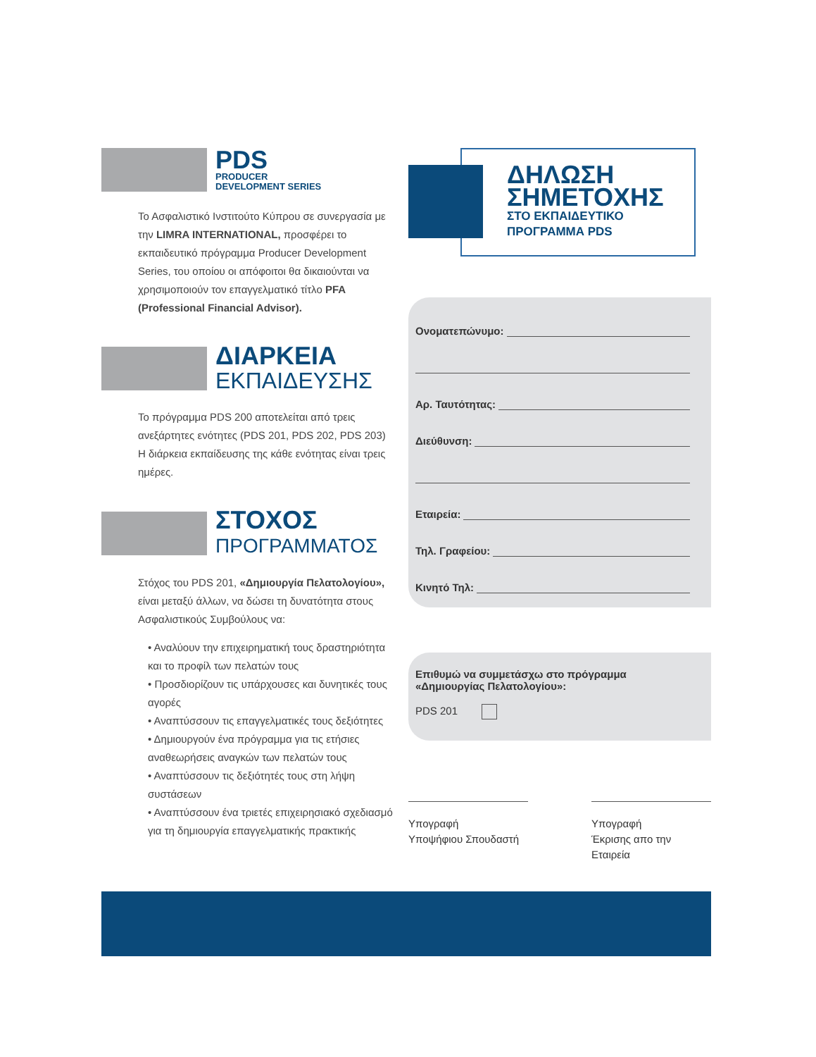PDS
PRODUCER
DEVELOPMENT SERIES
Το Ασφαλιστικό Ινστιτούτο Κύπρου σε συνεργασία με την LIMRA INTERNATIONAL, προσφέρει το εκπαιδευτικό πρόγραμμα Producer Development Series, του οποίου οι απόφοιτοι θα δικαιούνται να χρησιμοποιούν τον επαγγελματικό τίτλο PFA (Professional Financial Advisor).
ΔΙΑΡΚΕΙΑ
ΕΚΠΑΙΔΕΥΣΗΣ
Το πρόγραμμα PDS 200 αποτελείται από τρεις ανεξάρτητες ενότητες (PDS 201, PDS 202, PDS 203)
Η διάρκεια εκπαίδευσης της κάθε ενότητας είναι τρεις ημέρες.
ΣΤΟΧΟΣ
ΠΡΟΓΡΑΜΜΑΤΟΣ
Στόχος του PDS 201, «Δημιουργία Πελατολογίου», είναι μεταξύ άλλων, να δώσει τη δυνατότητα στους Ασφαλιστικούς Συμβούλους να:
• Αναλύουν την επιχειρηματική τους δραστηριότητα και το προφίλ των πελατών τους
• Προσδιορίζουν τις υπάρχουσες και δυνητικές τους αγορές
• Αναπτύσσουν τις επαγγελματικές τους δεξιότητες
• Δημιουργούν ένα πρόγραμμα για τις ετήσιες αναθεωρήσεις αναγκών των πελατών τους
• Αναπτύσσουν τις δεξιότητές τους στη λήψη συστάσεων
• Αναπτύσσουν ένα τριετές επιχειρησιακό σχεδιασμό για τη δημιουργία επαγγελματικής πρακτικής
ΔΗΛΩΣΗ
ΣΗΜΕΤΟΧΗΣ
ΣΤΟ ΕΚΠΑΙΔΕΥΤΙΚΟ
ΠΡΟΓΡΑΜΜΑ PDS
Ονοματεπώνυμο:
Αρ. Ταυτότητας:
Διεύθυνση:
Εταιρεία:
Τηλ. Γραφείου:
Κινητό Τηλ:
Επιθυμώ να συμμετάσχω στο πρόγραμμα
«Δημιουργίας Πελατολογίου»:
PDS 201
Υπογραφή
Υποψήφιου Σπουδαστή
Υπογραφή
Έκρισης απο την Εταιρεία